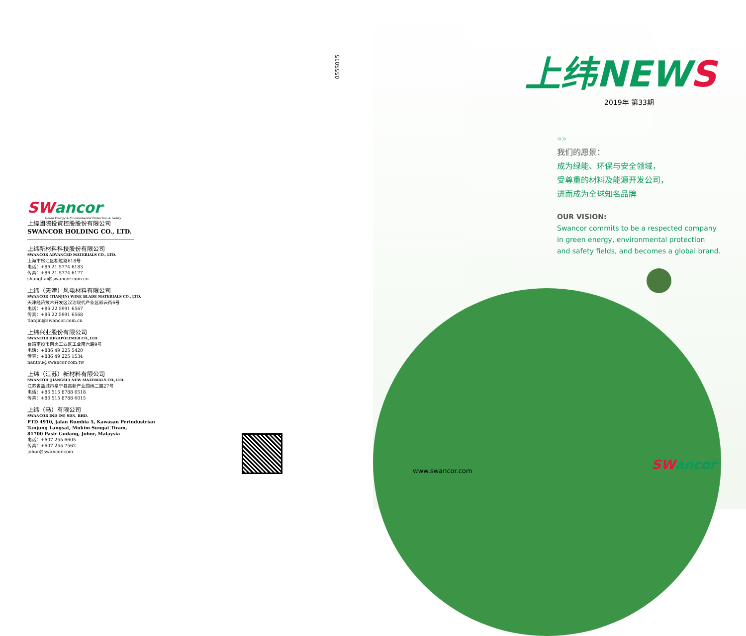055S015
SWancor<sup>®</sup>
Green Energy & Environmental Protection & Safety
上緯國際投資控股股份有限公司
SWANCOR HOLDING CO., LTD.
上纬新材料科技股份有限公司
SWANCOR ADVANCED MATERIALS CO., LTD.
上海市松江区松胜路618号
电话：+86 21 5774 6183
传真：+86 21 5774 6177
shanghai@swancor.com.cn
上纬（天津）风电材料有限公司
SWANCOR (TIANJIN) WINE BLADE MATERIALS CO., LTD.
天津经济技术开发区汉沽现代产业区彩云街6号
电话：+86 22 5991 6567
传真：+86 22 5991 6568
tianjin@swancor.com.cn
上纬兴业股份有限公司
SWANCOR HIGHPOLYMER CO.,LTD.
台湾南投市南岗工业区工业南六路9号
电话：+886 49 225 5420
传真：+886 49 225 1534
nantou@swancor.com.tw
上纬（江苏）新材料有限公司
SWANCOR (JIANGSU) NEW MATERIALS CO.,LTD.
江苏省盐城市阜宁县高新产业园纬二路27号
电话：+86 515 8788 6518
传真：+86 515 8788 6015
上纬（马）有限公司
SWANCOR IND (M) SDN. BHD.
PTD 4910, Jalan Rumbia 5, Kawasan Perindustrian
Tanjung Langsat, Mukim Sungai Tiram,
81700 Pasir Gudang, Johor, Malaysia
电话：+607 255 6605
传真：+607 255 7562
johor@swancor.com
上纬NEWS
2019年 第33期
»»
我们的愿景：
成为绿能、环保与安全领域，
受尊重的材料及能源开发公司，
进而成为全球知名品牌
OUR VISION:
Swancor commits to be a respected company
in green energy, environmental protection
and safety fields, and becomes a global brand.
www.swancor.com SWancor